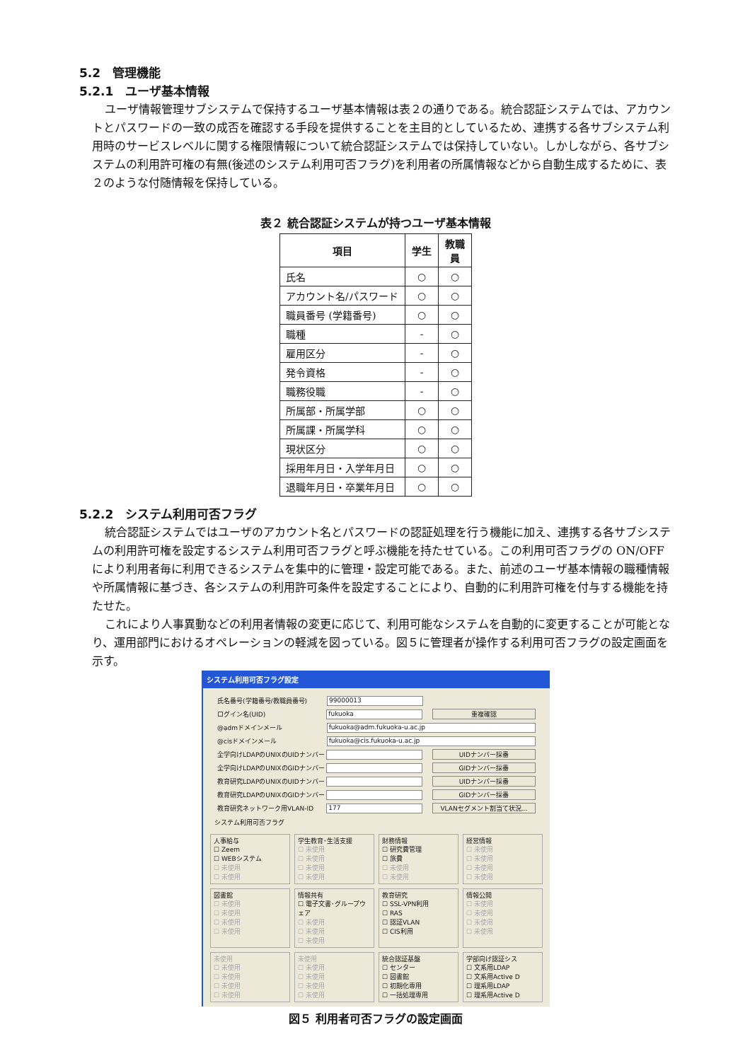5.2　管理機能
5.2.1　ユーザ基本情報
ユーザ情報管理サブシステムで保持するユーザ基本情報は表２の通りである。統合認証システムでは、アカウントとパスワードの一致の成否を確認する手段を提供することを主目的としているため、連携する各サブシステム利用時のサービスレベルに関する権限情報について統合認証システムでは保持していない。しかしながら、各サブシステムの利用許可権の有無(後述のシステム利用可否フラグ)を利用者の所属情報などから自動生成するために、表２のような付随情報を保持している。
表２ 統合認証システムが持つユーザ基本情報
| 項目 | 学生 | 教職員 |
| --- | --- | --- |
| 氏名 | ○ | ○ |
| アカウント名/パスワード | ○ | ○ |
| 職員番号 (学籍番号) | ○ | ○ |
| 職種 | - | ○ |
| 雇用区分 | - | ○ |
| 発令資格 | - | ○ |
| 職務役職 | - | ○ |
| 所属部・所属学部 | ○ | ○ |
| 所属課・所属学科 | ○ | ○ |
| 現状区分 | ○ | ○ |
| 採用年月日・入学年月日 | ○ | ○ |
| 退職年月日・卒業年月日 | ○ | ○ |
5.2.2　システム利用可否フラグ
統合認証システムではユーザのアカウント名とパスワードの認証処理を行う機能に加え、連携する各サブシステムの利用許可権を設定するシステム利用可否フラグと呼ぶ機能を持たせている。この利用可否フラグの ON/OFF により利用者毎に利用できるシステムを集中的に管理・設定可能である。また、前述のユーザ基本情報の職種情報や所属情報に基づき、各システムの利用許可条件を設定することにより、自動的に利用許可権を付与する機能を持たせた。
これにより人事異動などの利用者情報の変更に応じて、利用可能なシステムを自動的に変更することが可能となり、運用部門におけるオペレーションの軽減を図っている。図５に管理者が操作する利用可否フラグの設定画面を示す。
システム利用可否フラグ設定
氏名番号(学籍番号/教職員番号) 99000013
ログイン名(UID) fukuoka 重複確認
@admドメインメール fukuoka@adm.fukuoka-u.ac.jp
@cisドメインメール fukuoka@cis.fukuoka-u.ac.jp
全学向けLDAPのUNIXのUIDナンバー UIDナンバー採番
全学向けLDAPのUNIXのGIDナンバー GIDナンバー採番
教育研究LDAPのUNIXのUIDナンバー UIDナンバー採番
教育研究LDAPのUNIXのGIDナンバー GIDナンバー採番
教育研究ネットワーク用VLAN-ID 177 VLANセグメント割当て状況...
システム利用可否フラグ
人事給与
☐ Zeem
☐ WEBシステム
☐ 未使用
☐ 未使用
学生教育･生活支援
☐ 未使用
☐ 未使用
☐ 未使用
☐ 未使用
財務情報
☐ 研究費管理
☐ 旅費
☐ 未使用
☐ 未使用
経営情報
☐ 未使用
☐ 未使用
☐ 未使用
☐ 未使用
図書館
☐ 未使用
☐ 未使用
☐ 未使用
☐ 未使用
情報共有
☐ 電子文書･グループウェア
☐ 未使用
☐ 未使用
☐ 未使用
教育研究
☐ SSL-VPN利用
☐ RAS
☐ 認証VLAN
☐ CIS利用
情報公開
☐ 未使用
☐ 未使用
☐ 未使用
☐ 未使用
未使用
☐ 未使用
☐ 未使用
☐ 未使用
☐ 未使用
未使用
☐ 未使用
☐ 未使用
☐ 未使用
☐ 未使用
統合認証基盤
☐ センター
☐ 図書館
☐ 初期化専用
☐ 一括処理専用
学部向け認証シス
☐ 文系用LDAP
☐ 文系用Active D
☐ 理系用LDAP
☐ 理系用Active D
図５ 利用者可否フラグの設定画面